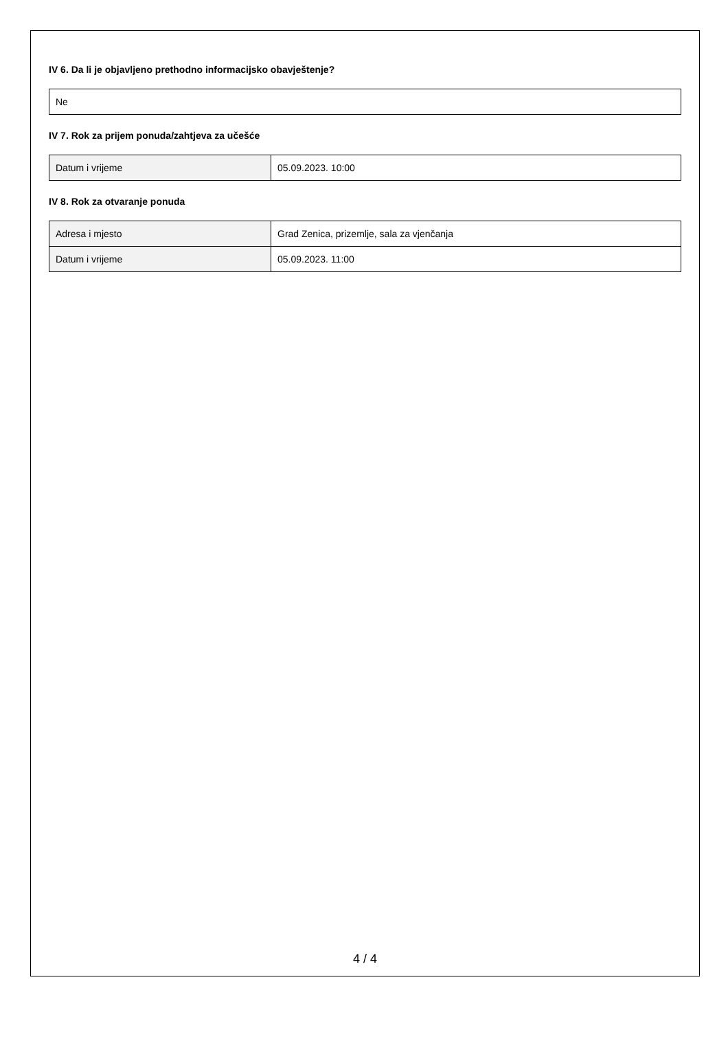IV 6. Da li je objavljeno prethodno informacijsko obavještenje?
| Ne |
IV 7. Rok za prijem ponuda/zahtjeva za učešće
| Datum i vrijeme | 05.09.2023. 10:00 |
IV 8. Rok za otvaranje ponuda
| Adresa i mjesto | Grad Zenica, prizemlje, sala za vjenčanja |
| Datum i vrijeme | 05.09.2023. 11:00 |
4 / 4